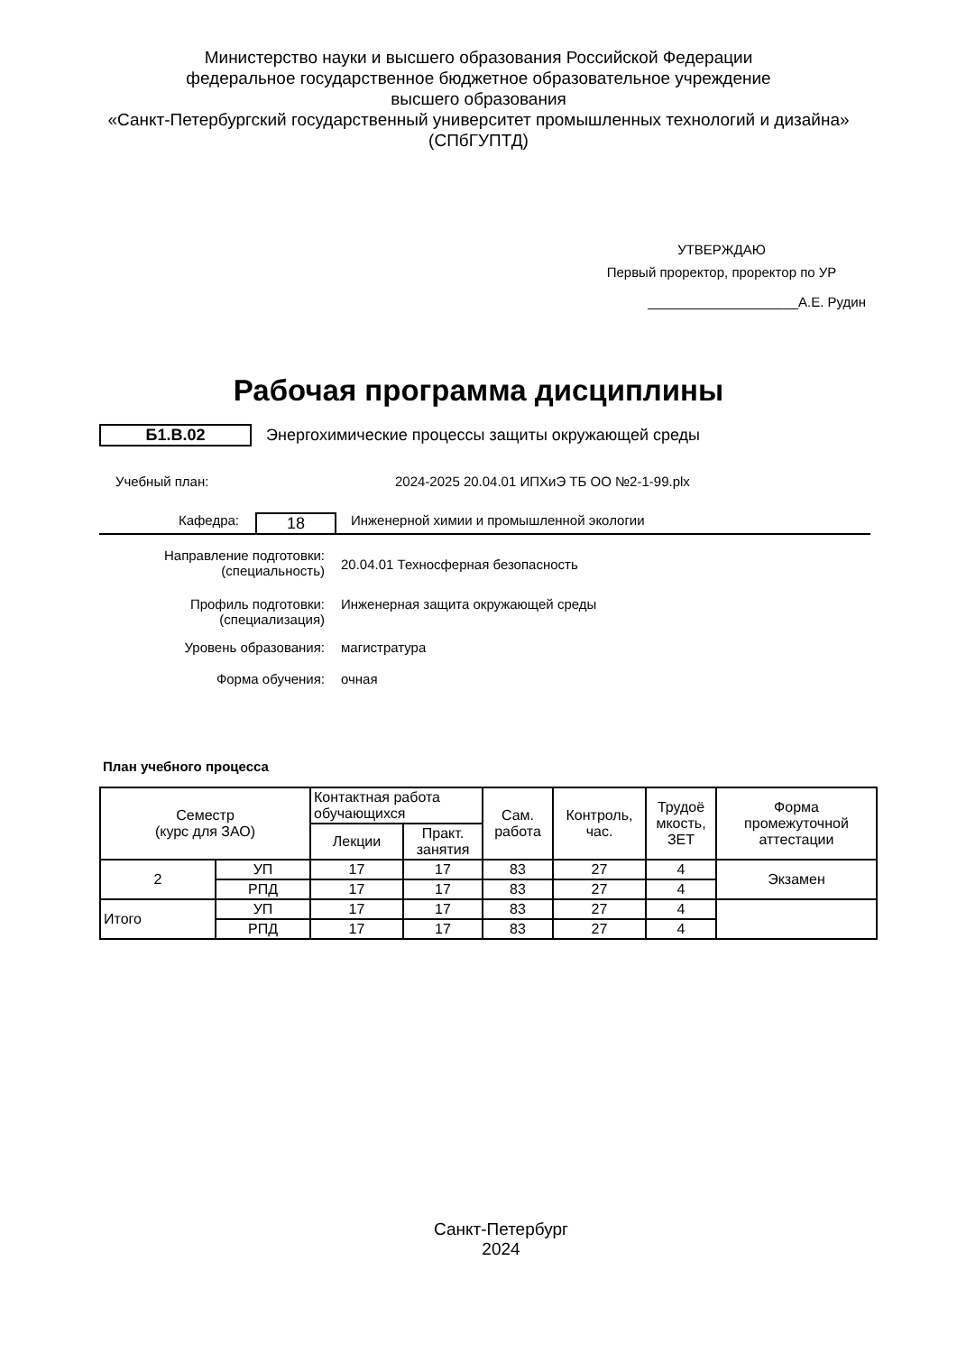Министерство науки и высшего образования Российской Федерации
федеральное государственное бюджетное образовательное учреждение
высшего образования
«Санкт-Петербургский государственный университет промышленных технологий и дизайна»
(СПбГУПТД)
УТВЕРЖДАЮ
Первый проректор, проректор по УР
____________________А.Е. Рудин
Рабочая программа дисциплины
Б1.В.02 Энергохимические процессы защиты окружающей среды
Учебный план: 2024-2025 20.04.01 ИПХиЭ ТБ ОО №2-1-99.plx
Кафедра: 18 Инженерной химии и промышленной экологии
Направление подготовки:
(специальность) 20.04.01 Техносферная безопасность
Профиль подготовки:
(специализация) Инженерная защита окружающей среды
Уровень образования: магистратура
Форма обучения: очная
План учебного процесса
| Семестр (курс для ЗАО) | | Контактная работа обучающихся | | Сам. работа | Контроль, час. | Трудоё мкость, ЗЕТ | Форма промежуточной аттестации |
| --- | --- | --- | --- | --- | --- | --- | --- |
| | | Лекции | Практ. занятия | | | | |
| 2 | УП | 17 | 17 | 83 | 27 | 4 | Экзамен |
| | РПД | 17 | 17 | 83 | 27 | 4 | |
| Итого | УП | 17 | 17 | 83 | 27 | 4 | |
| | РПД | 17 | 17 | 83 | 27 | 4 | |
Санкт-Петербург
2024